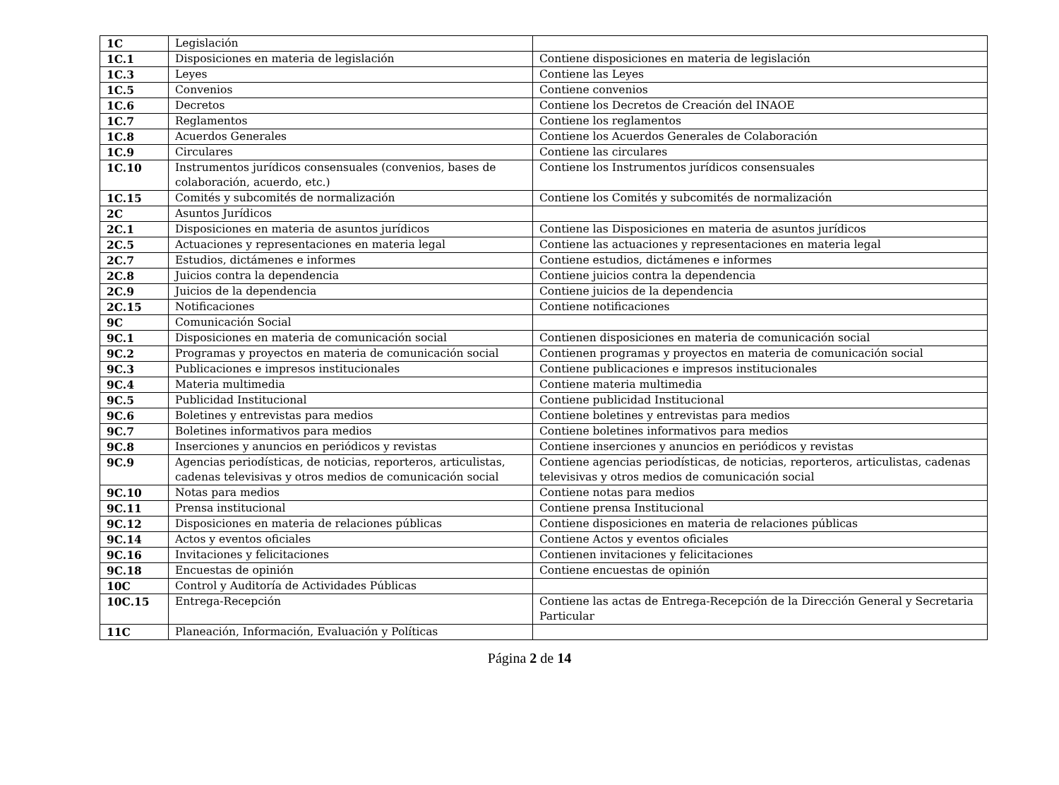| 1C | Legislación | |
| 1C.1 | Disposiciones en materia de legislación | Contiene disposiciones en materia de legislación |
| 1C.3 | Leyes | Contiene las Leyes |
| 1C.5 | Convenios | Contiene convenios |
| 1C.6 | Decretos | Contiene los Decretos de Creación del INAOE |
| 1C.7 | Reglamentos | Contiene los reglamentos |
| 1C.8 | Acuerdos Generales | Contiene los Acuerdos Generales de Colaboración |
| 1C.9 | Circulares | Contiene las circulares |
| 1C.10 | Instrumentos jurídicos consensuales (convenios, bases de colaboración, acuerdo, etc.) | Contiene los Instrumentos jurídicos consensuales |
| 1C.15 | Comités y subcomités de normalización | Contiene los Comités y subcomités de normalización |
| 2C | Asuntos Jurídicos | |
| 2C.1 | Disposiciones en materia de asuntos jurídicos | Contiene las Disposiciones en materia de asuntos jurídicos |
| 2C.5 | Actuaciones y representaciones en materia legal | Contiene las actuaciones y representaciones en materia legal |
| 2C.7 | Estudios, dictámenes e informes | Contiene estudios, dictámenes e informes |
| 2C.8 | Juicios contra la dependencia | Contiene juicios contra la dependencia |
| 2C.9 | Juicios de la dependencia | Contiene juicios de la dependencia |
| 2C.15 | Notificaciones | Contiene notificaciones |
| 9C | Comunicación Social | |
| 9C.1 | Disposiciones en materia de comunicación social | Contienen disposiciones en materia de comunicación social |
| 9C.2 | Programas y proyectos en materia de comunicación social | Contienen programas y proyectos en materia de comunicación social |
| 9C.3 | Publicaciones e impresos institucionales | Contiene publicaciones e impresos institucionales |
| 9C.4 | Materia multimedia | Contiene materia multimedia |
| 9C.5 | Publicidad Institucional | Contiene publicidad Institucional |
| 9C.6 | Boletines y entrevistas para medios | Contiene boletines y entrevistas para medios |
| 9C.7 | Boletines informativos para medios | Contiene boletines informativos para medios |
| 9C.8 | Inserciones y anuncios en periódicos y revistas | Contiene inserciones y anuncios en periódicos y revistas |
| 9C.9 | Agencias periodísticas, de noticias, reporteros, articulistas, cadenas televisivas y otros medios de comunicación social | Contiene agencias periodísticas, de noticias, reporteros, articulistas, cadenas televisivas y otros medios de comunicación social |
| 9C.10 | Notas para medios | Contiene notas para medios |
| 9C.11 | Prensa institucional | Contiene prensa Institucional |
| 9C.12 | Disposiciones en materia de relaciones públicas | Contiene disposiciones en materia de relaciones públicas |
| 9C.14 | Actos y eventos oficiales | Contiene Actos y eventos oficiales |
| 9C.16 | Invitaciones y felicitaciones | Contienen invitaciones y felicitaciones |
| 9C.18 | Encuestas de opinión | Contiene encuestas de opinión |
| 10C | Control y Auditoría de Actividades Públicas | |
| 10C.15 | Entrega-Recepción | Contiene las actas de Entrega-Recepción de la Dirección General y Secretaria Particular |
| 11C | Planeación, Información, Evaluación y Políticas | |
Página 2 de 14